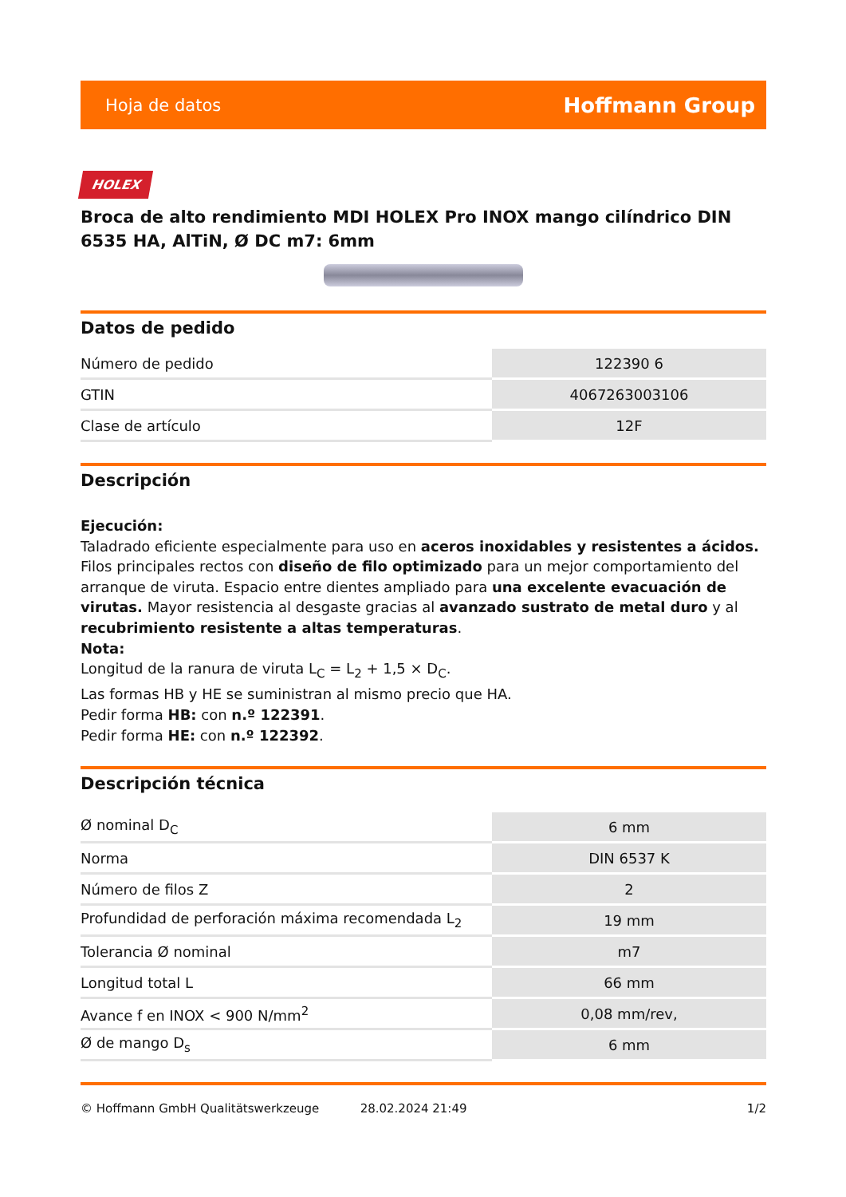Hoja de datos Hoffmann Group
HOLEX
Broca de alto rendimiento MDI HOLEX Pro INOX mango cilíndrico DIN 6535 HA, AlTiN, Ø DC m7: 6mm
Datos de pedido
| Número de pedido | 122390 6 |
| GTIN | 4067263003106 |
| Clase de artículo | 12F |
Descripción
Ejecución:
Taladrado eficiente especialmente para uso en aceros inoxidables y resistentes a ácidos. Filos principales rectos con diseño de filo optimizado para un mejor comportamiento del arranque de viruta. Espacio entre dientes ampliado para una excelente evacuación de virutas. Mayor resistencia al desgaste gracias al avanzado sustrato de metal duro y al recubrimiento resistente a altas temperaturas.
Nota:
Longitud de la ranura de viruta L<sub>C</sub> = L<sub>2</sub> + 1,5 × D<sub>C</sub>.
Las formas HB y HE se suministran al mismo precio que HA.
Pedir forma HB: con n.º 122391.
Pedir forma HE: con n.º 122392.
Descripción técnica
| Ø nominal D<sub>C</sub> | 6 mm |
| Norma | DIN 6537 K |
| Número de filos Z | 2 |
| Profundidad de perforación máxima recomendada L<sub>2</sub> | 19 mm |
| Tolerancia Ø nominal | m7 |
| Longitud total L | 66 mm |
| Avance f en INOX < 900 N/mm<sup>2</sup> | 0,08 mm/rev, |
| Ø de mango D<sub>s</sub> | 6 mm |
© Hoffmann GmbH Qualitätswerkzeuge 28.02.2024 21:49 1/2